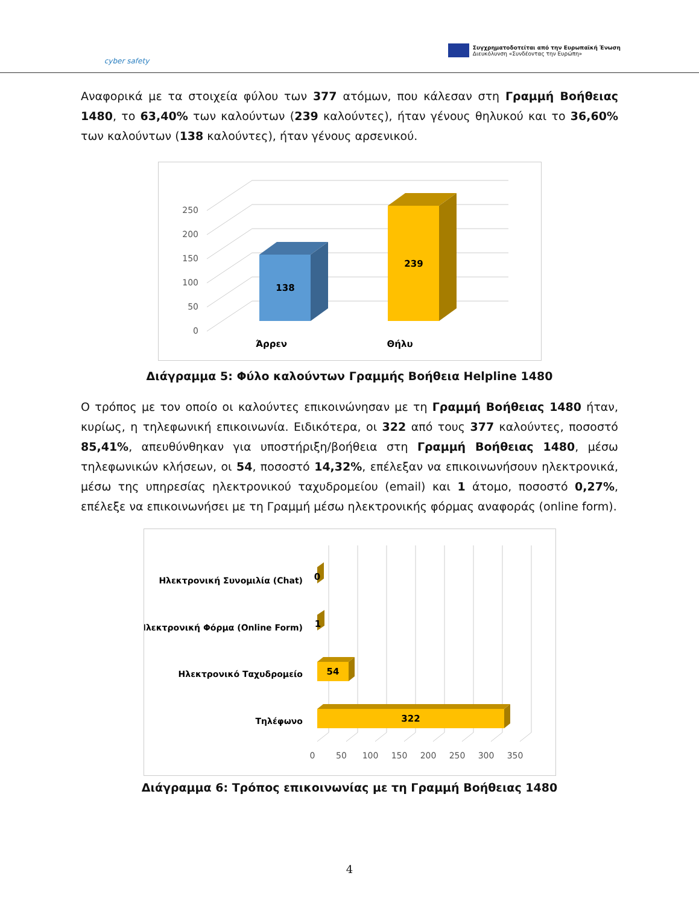cyber safety
Συγχρηματοδοτείται από την Ευρωπαϊκή Ένωση
Διευκόλυνση «Συνδέοντας την Ευρώπη»
Αναφορικά με τα στοιχεία φύλου των 377 ατόμων, που κάλεσαν στη Γραμμή Βοήθειας 1480, το 63,40% των καλούντων (239 καλούντες), ήταν γένους θηλυκού και το 36,60% των καλούντων (138 καλούντες), ήταν γένους αρσενικού.
0
50
100
150
200
250
138
239
Άρρεν
Θήλυ
Διάγραμμα 5: Φύλο καλούντων Γραμμής Βοήθεια Helpline 1480
Ο τρόπος με τον οποίο οι καλούντες επικοινώνησαν με τη Γραμμή Βοήθειας 1480 ήταν, κυρίως, η τηλεφωνική επικοινωνία. Ειδικότερα, οι 322 από τους 377 καλούντες, ποσοστό 85,41%, απευθύνθηκαν για υποστήριξη/βοήθεια στη Γραμμή Βοήθειας 1480, μέσω τηλεφωνικών κλήσεων, οι 54, ποσοστό 14,32%, επέλεξαν να επικοινωνήσουν ηλεκτρονικά, μέσω της υπηρεσίας ηλεκτρονικού ταχυδρομείου (email) και 1 άτομο, ποσοστό 0,27%, επέλεξε να επικοινωνήσει με τη Γραμμή μέσω ηλεκτρονικής φόρμας αναφοράς (online form).
0
50
100
150
200
250
300
350
Ηλεκτρονική Συνομιλία (Chat)
Ηλεκτρονική Φόρμα (Online Form)
Ηλεκτρονικό Ταχυδρομείο
Τηλέφωνο
0
1
54
322
Διάγραμμα 6: Τρόπος επικοινωνίας με τη Γραμμή Βοήθειας 1480
4